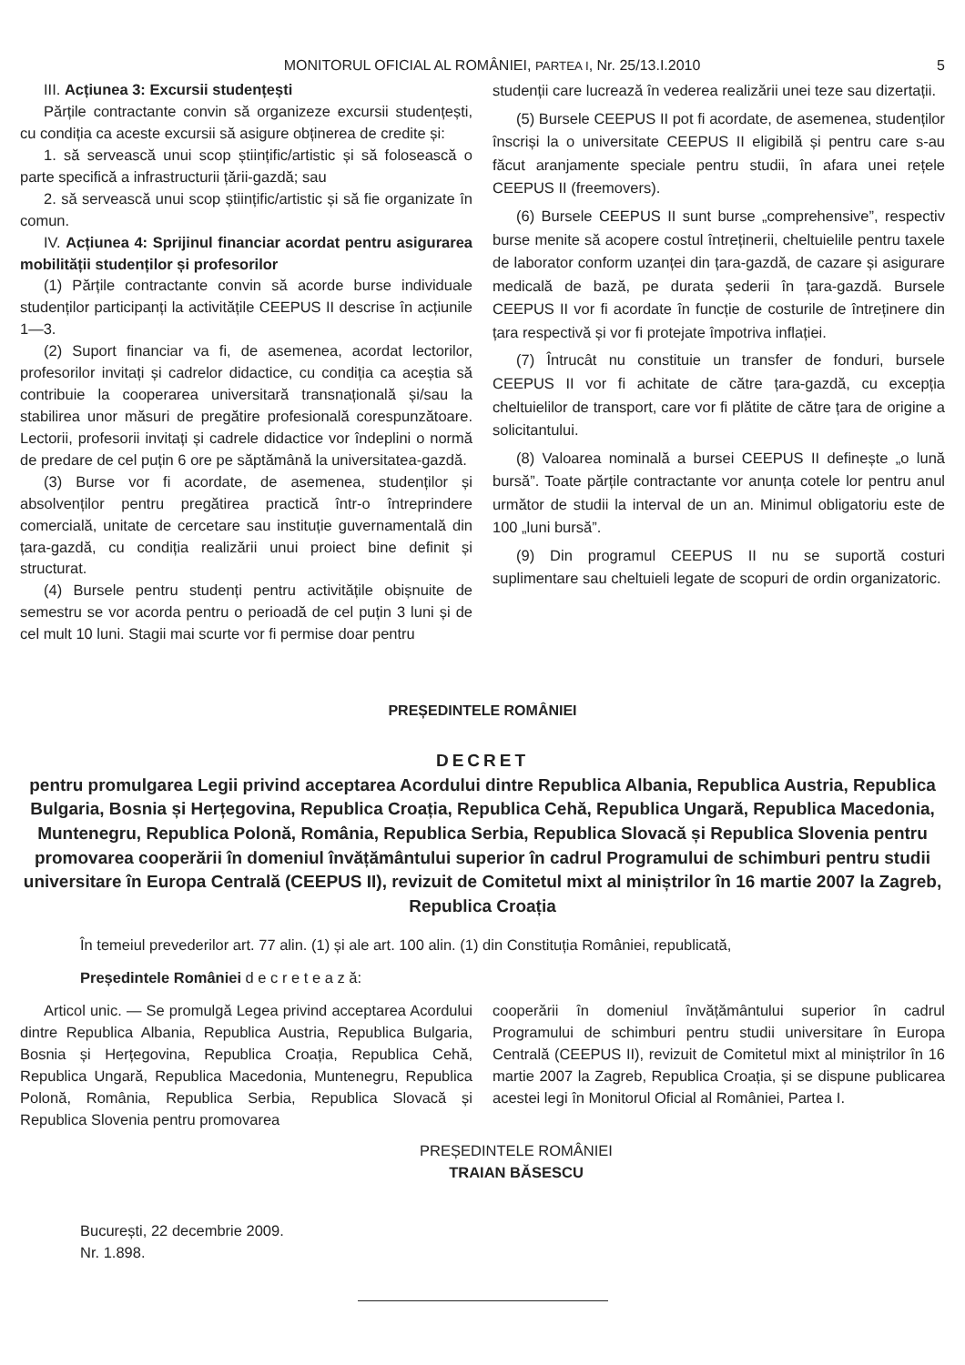MONITORUL OFICIAL AL ROMÂNIEI, PARTEA I, Nr. 25/13.I.2010 5
III. Acțiunea 3: Excursii studențești
Părțile contractante convin să organizeze excursii studențești, cu condiția ca aceste excursii să asigure obținerea de credite și:
1. să servească unui scop științific/artistic și să folosească o parte specifică a infrastructurii țării-gazdă; sau
2. să servească unui scop științific/artistic și să fie organizate în comun.
IV. Acțiunea 4: Sprijinul financiar acordat pentru asigurarea mobilității studenților și profesorilor
(1) Părțile contractante convin să acorde burse individuale studenților participanți la activitățile CEEPUS II descrise în acțiunile 1—3.
(2) Suport financiar va fi, de asemenea, acordat lectorilor, profesorilor invitați și cadrelor didactice, cu condiția ca aceștia să contribuie la cooperarea universitară transnațională și/sau la stabilirea unor măsuri de pregătire profesională corespunzătoare. Lectorii, profesorii invitați și cadrele didactice vor îndeplini o normă de predare de cel puțin 6 ore pe săptămână la universitatea-gazdă.
(3) Burse vor fi acordate, de asemenea, studenților și absolvenților pentru pregătirea practică într-o întreprindere comercială, unitate de cercetare sau instituție guvernamentală din țara-gazdă, cu condiția realizării unui proiect bine definit și structurat.
(4) Bursele pentru studenți pentru activitățile obișnuite de semestru se vor acorda pentru o perioadă de cel puțin 3 luni și de cel mult 10 luni. Stagii mai scurte vor fi permise doar pentru
studenții care lucrează în vederea realizării unei teze sau dizertații.
(5) Bursele CEEPUS II pot fi acordate, de asemenea, studenților înscriși la o universitate CEEPUS II eligibilă și pentru care s-au făcut aranjamente speciale pentru studii, în afara unei rețele CEEPUS II (freemovers).
(6) Bursele CEEPUS II sunt burse „comprehensive”, respectiv burse menite să acopere costul întreținerii, cheltuielile pentru taxele de laborator conform uzanței din țara-gazdă, de cazare și asigurare medicală de bază, pe durata șederii în țara-gazdă. Bursele CEEPUS II vor fi acordate în funcție de costurile de întreținere din țara respectivă și vor fi protejate împotriva inflației.
(7) Întrucât nu constituie un transfer de fonduri, bursele CEEPUS II vor fi achitate de către țara-gazdă, cu excepția cheltuielilor de transport, care vor fi plătite de către țara de origine a solicitantului.
(8) Valoarea nominală a bursei CEEPUS II definește „o lună bursă”. Toate părțile contractante vor anunța cotele lor pentru anul următor de studii la interval de un an. Minimul obligatoriu este de 100 „luni bursă”.
(9) Din programul CEEPUS II nu se suportă costuri suplimentare sau cheltuieli legate de scopuri de ordin organizatoric.
PREȘEDINTELE ROMÂNIEI
DECRET
pentru promulgarea Legii privind acceptarea Acordului dintre Republica Albania, Republica Austria, Republica Bulgaria, Bosnia și Herțegovina, Republica Croația, Republica Cehă, Republica Ungară, Republica Macedonia, Muntenegru, Republica Polonă, România, Republica Serbia, Republica Slovacă și Republica Slovenia pentru promovarea cooperării în domeniul învățământului superior în cadrul Programului de schimburi pentru studii universitare în Europa Centrală (CEEPUS II), revizuit de Comitetul mixt al miniștrilor în 16 martie 2007 la Zagreb, Republica Croația
În temeiul prevederilor art. 77 alin. (1) și ale art. 100 alin. (1) din Constituția României, republicată,
Președintele României d e c r e t e a z ă:
Articol unic. — Se promulgă Legea privind acceptarea Acordului dintre Republica Albania, Republica Austria, Republica Bulgaria, Bosnia și Herțegovina, Republica Croația, Republica Cehă, Republica Ungară, Republica Macedonia, Muntenegru, Republica Polonă, România, Republica Serbia, Republica Slovacă și Republica Slovenia pentru promovarea
cooperării în domeniul învățământului superior în cadrul Programului de schimburi pentru studii universitare în Europa Centrală (CEEPUS II), revizuit de Comitetul mixt al miniștrilor în 16 martie 2007 la Zagreb, Republica Croația, și se dispune publicarea acestei legi în Monitorul Oficial al României, Partea I.
PREȘEDINTELE ROMÂNIEI
TRAIAN BĂSESCU
București, 22 decembrie 2009.
Nr. 1.898.